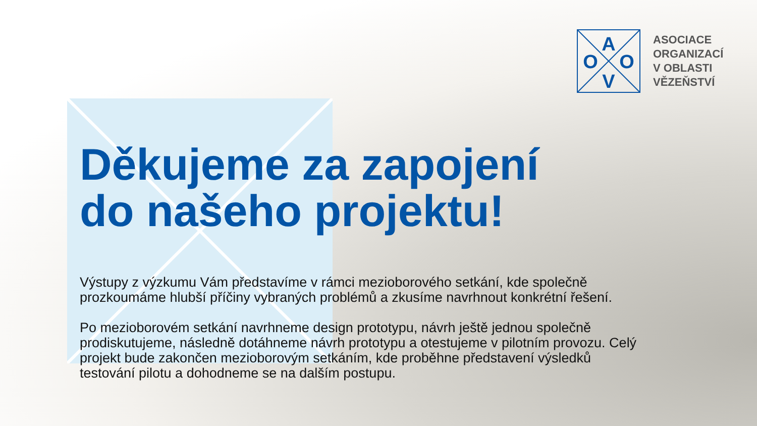A
O
O
V
ASOCIACE
ORGANIZACÍ
V OBLASTI
VĚZEŇSTVÍ
Děkujeme za zapojení
do našeho projektu!
Výstupy z výzkumu Vám představíme v rámci mezioborového setkání, kde společně prozkoumáme hlubší příčiny vybraných problémů a zkusíme navrhnout konkrétní řešení.
Po mezioborovém setkání navrhneme design prototypu, návrh ještě jednou společně prodiskutujeme, následně dotáhneme návrh prototypu a otestujeme v pilotním provozu. Celý projekt bude zakončen mezioborovým setkáním, kde proběhne představení výsledků testování pilotu a dohodneme se na dalším postupu.